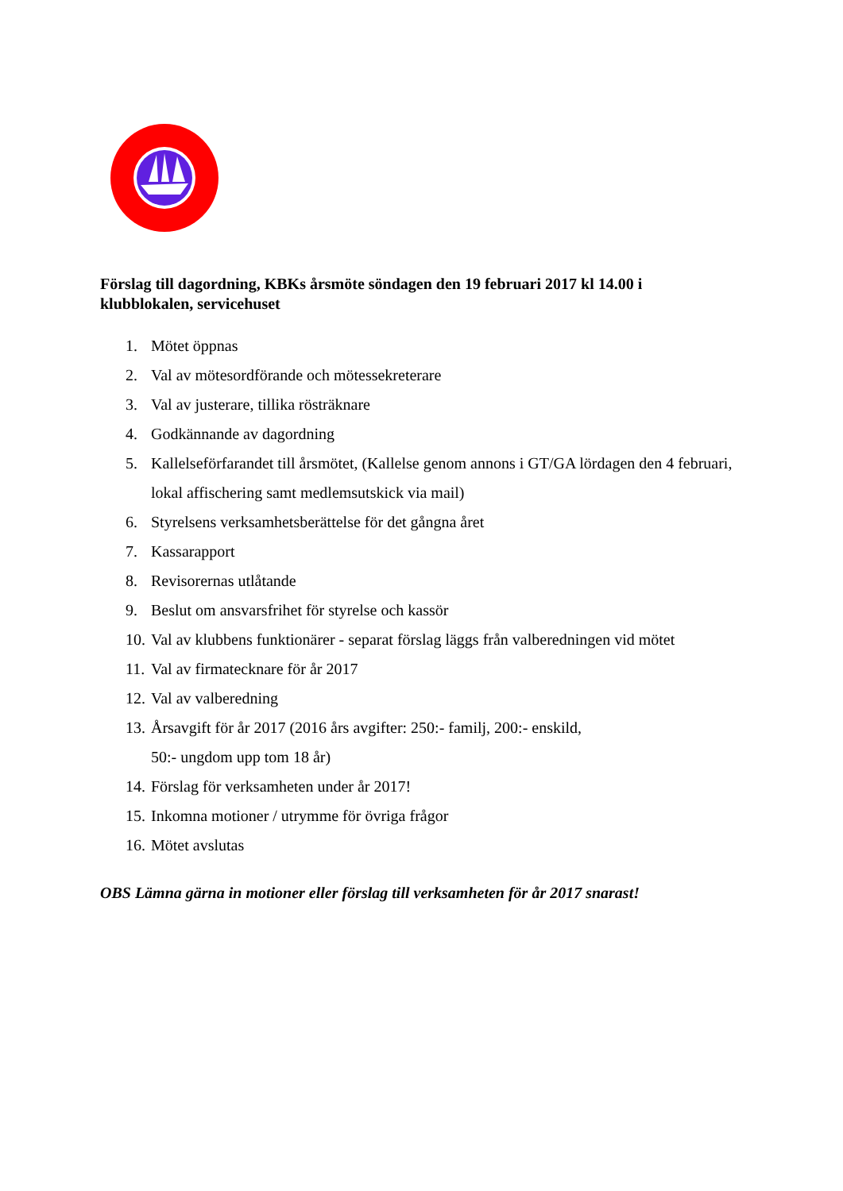Förslag till dagordning, KBKs årsmöte söndagen den 19 februari 2017 kl 14.00 i klubblokalen, servicehuset
1. Mötet öppnas
2. Val av mötesordförande och mötessekreterare
3. Val av justerare, tillika rösträknare
4. Godkännande av dagordning
5. Kallelseförfarandet till årsmötet, (Kallelse genom annons i GT/GA lördagen den 4 februari, lokal affischering samt medlemsutskick via mail)
6. Styrelsens verksamhetsberättelse för det gångna året
7. Kassarapport
8. Revisorernas utlåtande
9. Beslut om ansvarsfrihet för styrelse och kassör
10. Val av klubbens funktionärer - separat förslag läggs från valberedningen vid mötet
11. Val av firmatecknare för år 2017
12. Val av valberedning
13. Årsavgift för år 2017 (2016 års avgifter: 250:- familj, 200:- enskild,
50:- ungdom upp tom 18 år)
14. Förslag för verksamheten under år 2017!
15. Inkomna motioner / utrymme för övriga frågor
16. Mötet avslutas
OBS Lämna gärna in motioner eller förslag till verksamheten för år 2017 snarast!